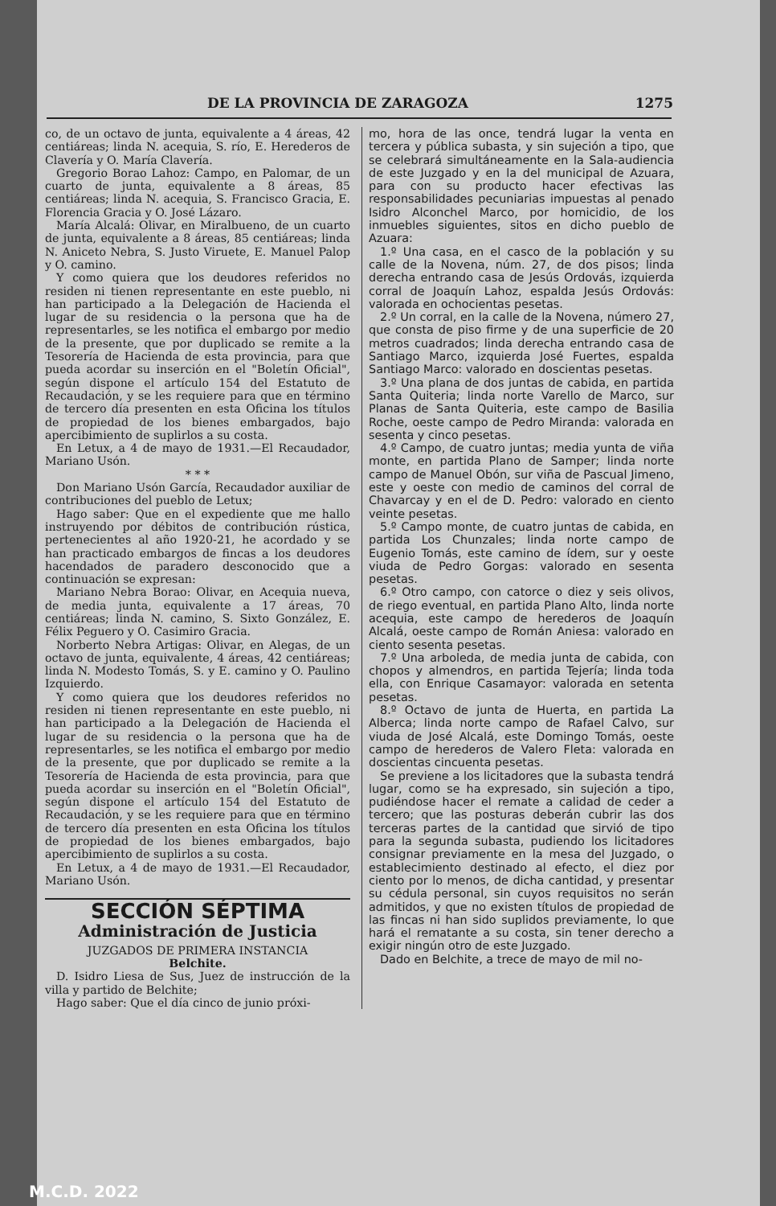DE LA PROVINCIA DE ZARAGOZA 1275
co, de un octavo de junta, equivalente a 4 áreas, 42 centiáreas; linda N. acequia, S. río, E. Herederos de Clavería y O. María Clavería.
Gregorio Borao Lahoz: Campo, en Palomar, de un cuarto de junta, equivalente a 8 áreas, 85 centiáreas; linda N. acequia, S. Francisco Gracia, E. Florencia Gracia y O. José Lázaro.
María Alcalá: Olivar, en Miralbueno, de un cuarto de junta, equivalente a 8 áreas, 85 centiáreas; linda N. Aniceto Nebra, S. Justo Viruete, E. Manuel Palop y O. camino.
Y como quiera que los deudores referidos no residen ni tienen representante en este pueblo, ni han participado a la Delegación de Hacienda el lugar de su residencia o la persona que ha de representarles, se les notifica el embargo por medio de la presente, que por duplicado se remite a la Tesorería de Hacienda de esta provincia, para que pueda acordar su inserción en el "Boletín Oficial", según dispone el artículo 154 del Estatuto de Recaudación, y se les requiere para que en término de tercero día presenten en esta Oficina los títulos de propiedad de los bienes embargados, bajo apercibimiento de suplirlos a su costa.
En Letux, a 4 de mayo de 1931.—El Recaudador, Mariano Usón.
* * *
Don Mariano Usón García, Recaudador auxiliar de contribuciones del pueblo de Letux;
Hago saber: Que en el expediente que me hallo instruyendo por débitos de contribución rústica, pertenecientes al año 1920-21, he acordado y se han practicado embargos de fincas a los deudores hacendados de paradero desconocido que a continuación se expresan:
Mariano Nebra Borao: Olivar, en Acequia nueva, de media junta, equivalente a 17 áreas, 70 centiáreas; linda N. camino, S. Sixto González, E. Félix Peguero y O. Casimiro Gracia.
Norberto Nebra Artigas: Olivar, en Alegas, de un octavo de junta, equivalente, 4 áreas, 42 centiáreas; linda N. Modesto Tomás, S. y E. camino y O. Paulino Izquierdo.
Y como quiera que los deudores referidos no residen ni tienen representante en este pueblo, ni han participado a la Delegación de Hacienda el lugar de su residencia o la persona que ha de representarles, se les notifica el embargo por medio de la presente, que por duplicado se remite a la Tesorería de Hacienda de esta provincia, para que pueda acordar su inserción en el "Boletín Oficial", según dispone el artículo 154 del Estatuto de Recaudación, y se les requiere para que en término de tercero día presenten en esta Oficina los títulos de propiedad de los bienes embargados, bajo apercibimiento de suplirlos a su costa.
En Letux, a 4 de mayo de 1931.—El Recaudador, Mariano Usón.
SECCIÓN SÉPTIMA
Administración de Justicia
JUZGADOS DE PRIMERA INSTANCIA
Belchite.
D. Isidro Liesa de Sus, Juez de instrucción de la villa y partido de Belchite;
Hago saber: Que el día cinco de junio próxi-
mo, hora de las once, tendrá lugar la venta en tercera y pública subasta, y sin sujeción a tipo, que se celebrará simultáneamente en la Sala-audiencia de este Juzgado y en la del municipal de Azuara, para con su producto hacer efectivas las responsabilidades pecuniarias impuestas al penado Isidro Alconchel Marco, por homicidio, de los inmuebles siguientes, sitos en dicho pueblo de Azuara:
1.º Una casa, en el casco de la población y su calle de la Novena, núm. 27, de dos pisos; linda derecha entrando casa de Jesús Ordovás, izquierda corral de Joaquín Lahoz, espalda Jesús Ordovás: valorada en ochocientas pesetas.
2.º Un corral, en la calle de la Novena, número 27, que consta de piso firme y de una superficie de 20 metros cuadrados; linda derecha entrando casa de Santiago Marco, izquierda José Fuertes, espalda Santiago Marco: valorado en doscientas pesetas.
3.º Una plana de dos juntas de cabida, en partida Santa Quiteria; linda norte Varello de Marco, sur Planas de Santa Quiteria, este campo de Basilia Roche, oeste campo de Pedro Miranda: valorada en sesenta y cinco pesetas.
4.º Campo, de cuatro juntas; media yunta de viña monte, en partida Plano de Samper; linda norte campo de Manuel Obón, sur viña de Pascual Jimeno, este y oeste con medio de caminos del corral de Chavarcay y en el de D. Pedro: valorado en ciento veinte pesetas.
5.º Campo monte, de cuatro juntas de cabida, en partida Los Chunzales; linda norte campo de Eugenio Tomás, este camino de ídem, sur y oeste viuda de Pedro Gorgas: valorado en sesenta pesetas.
6.º Otro campo, con catorce o diez y seis olivos, de riego eventual, en partida Plano Alto, linda norte acequia, este campo de herederos de Joaquín Alcalá, oeste campo de Román Aniesa: valorado en ciento sesenta pesetas.
7.º Una arboleda, de media junta de cabida, con chopos y almendros, en partida Tejería; linda toda ella, con Enrique Casamayor: valorada en setenta pesetas.
8.º Octavo de junta de Huerta, en partida La Alberca; linda norte campo de Rafael Calvo, sur viuda de José Alcalá, este Domingo Tomás, oeste campo de herederos de Valero Fleta: valorada en doscientas cincuenta pesetas.
Se previene a los licitadores que la subasta tendrá lugar, como se ha expresado, sin sujeción a tipo, pudiéndose hacer el remate a calidad de ceder a tercero; que las posturas deberán cubrir las dos terceras partes de la cantidad que sirvió de tipo para la segunda subasta, pudiendo los licitadores consignar previamente en la mesa del Juzgado, o establecimiento destinado al efecto, el diez por ciento por lo menos, de dicha cantidad, y presentar su cédula personal, sin cuyos requisitos no serán admitidos, y que no existen títulos de propiedad de las fincas ni han sido suplidos previamente, lo que hará el rematante a su costa, sin tener derecho a exigir ningún otro de este Juzgado.
Dado en Belchite, a trece de mayo de mil no-
M.C.D. 2022